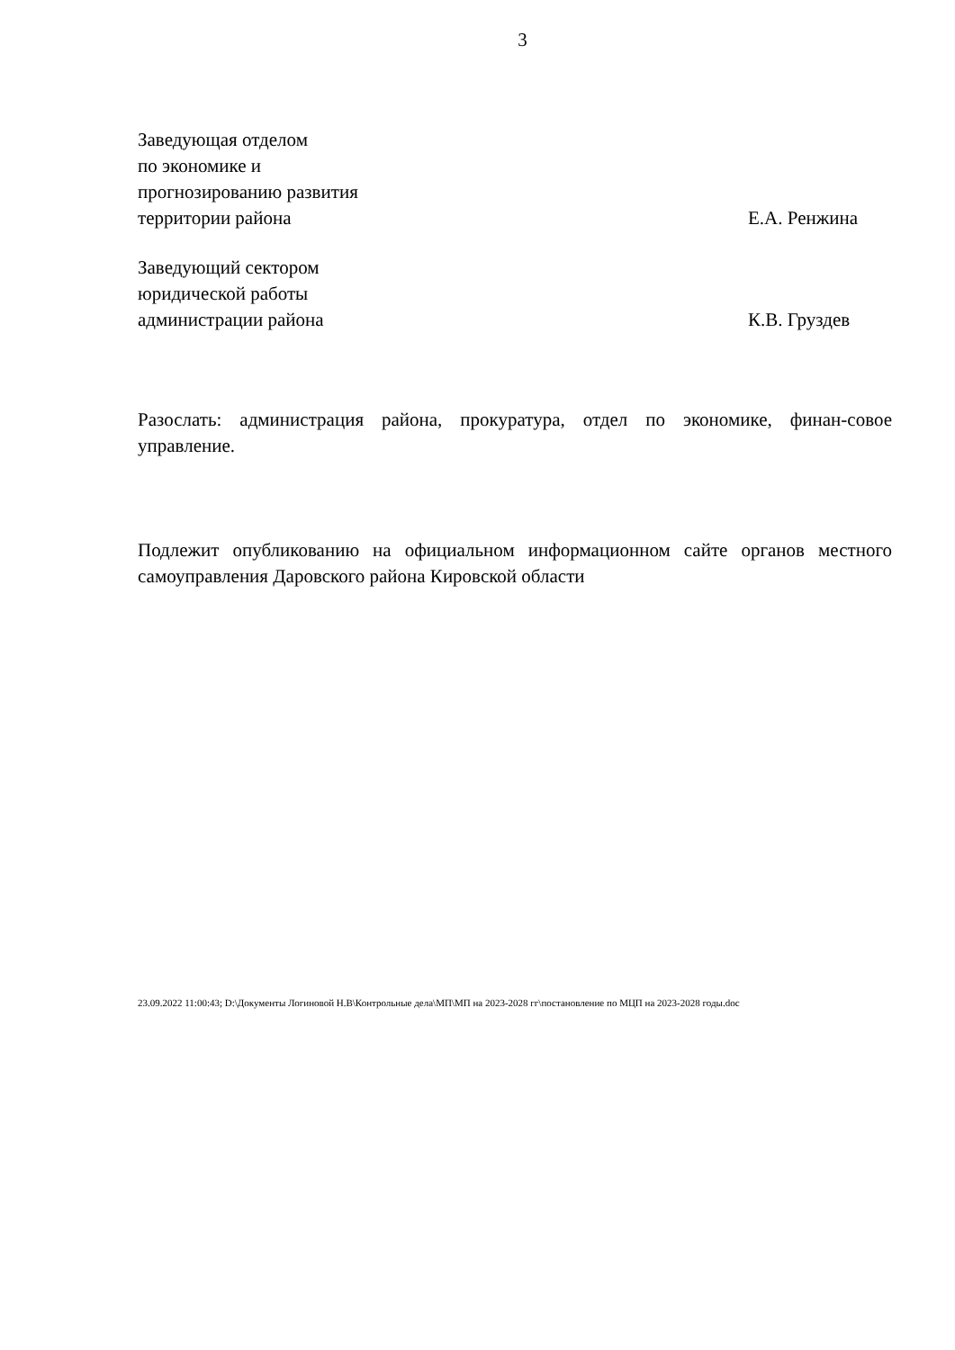3
Заведующая отделом
по экономике и
прогнозированию развития
территории района
Е.А. Ренжина
Заведующий сектором
юридической работы
администрации района
К.В. Груздев
Разослать: администрация района, прокуратура, отдел по экономике, финан-совое управление.
Подлежит опубликованию на официальном информационном сайте органов местного самоуправления Даровского района Кировской области
23.09.2022 11:00:43; D:\Документы Логиновой Н.В\Контрольные дела\МП\МП на 2023-2028 гг\постановление по МЦП на 2023-2028 годы.doc